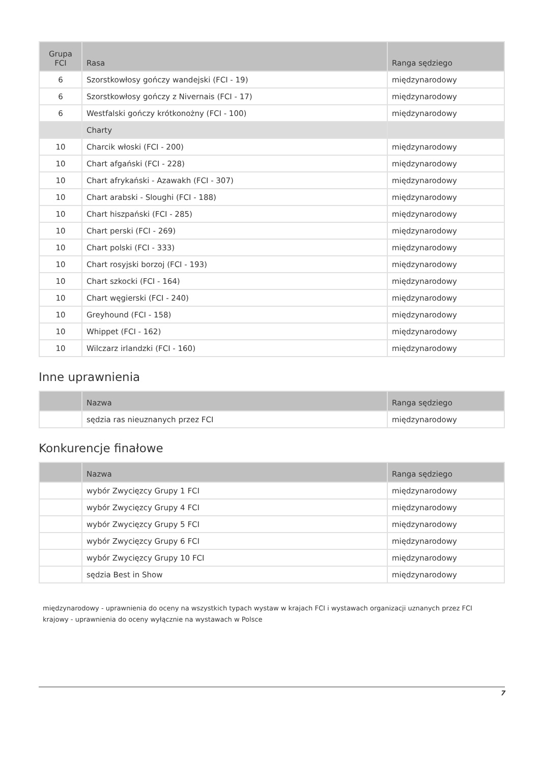| Grupa FCI | Rasa | Ranga sędziego |
| --- | --- | --- |
| 6 | Szorstkowłosy gończy wandejski (FCI - 19) | międzynarodowy |
| 6 | Szorstkowłosy gończy z Nivernais (FCI - 17) | międzynarodowy |
| 6 | Westfalski gończy krótkonożny (FCI - 100) | międzynarodowy |
| | Charty | |
| 10 | Charcik włoski (FCI - 200) | międzynarodowy |
| 10 | Chart afgański (FCI - 228) | międzynarodowy |
| 10 | Chart afrykański - Azawakh (FCI - 307) | międzynarodowy |
| 10 | Chart arabski - Sloughi (FCI - 188) | międzynarodowy |
| 10 | Chart hiszpański (FCI - 285) | międzynarodowy |
| 10 | Chart perski (FCI - 269) | międzynarodowy |
| 10 | Chart polski (FCI - 333) | międzynarodowy |
| 10 | Chart rosyjski borzoj (FCI - 193) | międzynarodowy |
| 10 | Chart szkocki (FCI - 164) | międzynarodowy |
| 10 | Chart węgierski (FCI - 240) | międzynarodowy |
| 10 | Greyhound (FCI - 158) | międzynarodowy |
| 10 | Whippet (FCI - 162) | międzynarodowy |
| 10 | Wilczarz irlandzki (FCI - 160) | międzynarodowy |
Inne uprawnienia
| | Nazwa | Ranga sędziego |
| --- | --- | --- |
| | sędzia ras nieuznanych przez FCI | międzynarodowy |
Konkurencje finałowe
| | Nazwa | Ranga sędziego |
| --- | --- | --- |
| | wybór Zwycięzcy Grupy 1 FCI | międzynarodowy |
| | wybór Zwycięzcy Grupy 4 FCI | międzynarodowy |
| | wybór Zwycięzcy Grupy 5 FCI | międzynarodowy |
| | wybór Zwycięzcy Grupy 6 FCI | międzynarodowy |
| | wybór Zwycięzcy Grupy 10 FCI | międzynarodowy |
| | sędzia Best in Show | międzynarodowy |
międzynarodowy - uprawnienia do oceny na wszystkich typach wystaw w krajach FCI i wystawach organizacji uznanych przez FCI
krajowy - uprawnienia do oceny wyłącznie na wystawach w Polsce
7